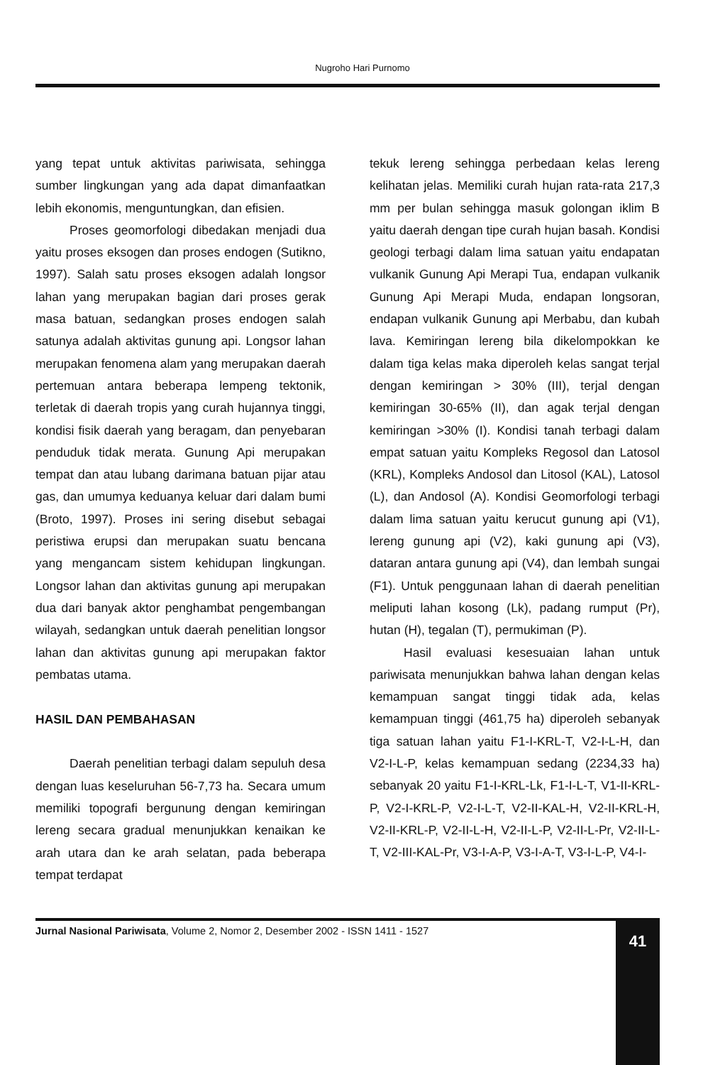Nugroho Hari Purnomo
yang tepat untuk aktivitas pariwisata, sehingga sumber lingkungan yang ada dapat dimanfaatkan lebih ekonomis, menguntungkan, dan efisien.
Proses geomorfologi dibedakan menjadi dua yaitu proses eksogen dan proses endogen (Sutikno, 1997). Salah satu proses eksogen adalah longsor lahan yang merupakan bagian dari proses gerak masa batuan, sedangkan proses endogen salah satunya adalah aktivitas gunung api. Longsor lahan merupakan fenomena alam yang merupakan daerah pertemuan antara beberapa lempeng tektonik, terletak di daerah tropis yang curah hujannya tinggi, kondisi fisik daerah yang beragam, dan penyebaran penduduk tidak merata. Gunung Api merupakan tempat dan atau lubang darimana batuan pijar atau gas, dan umumya keduanya keluar dari dalam bumi (Broto, 1997). Proses ini sering disebut sebagai peristiwa erupsi dan merupakan suatu bencana yang mengancam sistem kehidupan lingkungan. Longsor lahan dan aktivitas gunung api merupakan dua dari banyak aktor penghambat pengembangan wilayah, sedangkan untuk daerah penelitian longsor lahan dan aktivitas gunung api merupakan faktor pembatas utama.
HASIL DAN PEMBAHASAN
Daerah penelitian terbagi dalam sepuluh desa dengan luas keseluruhan 56-7,73 ha. Secara umum memiliki topografi bergunung dengan kemiringan lereng secara gradual menunjukkan kenaikan ke arah utara dan ke arah selatan, pada beberapa tempat terdapat
tekuk lereng sehingga perbedaan kelas lereng kelihatan jelas. Memiliki curah hujan rata-rata 217,3 mm per bulan sehingga masuk golongan iklim B yaitu daerah dengan tipe curah hujan basah. Kondisi geologi terbagi dalam lima satuan yaitu endapatan vulkanik Gunung Api Merapi Tua, endapan vulkanik Gunung Api Merapi Muda, endapan longsoran, endapan vulkanik Gunung api Merbabu, dan kubah lava. Kemiringan lereng bila dikelompokkan ke dalam tiga kelas maka diperoleh kelas sangat terjal dengan kemiringan > 30% (III), terjal dengan kemiringan 30-65% (II), dan agak terjal dengan kemiringan >30% (I). Kondisi tanah terbagi dalam empat satuan yaitu Kompleks Regosol dan Latosol (KRL), Kompleks Andosol dan Litosol (KAL), Latosol (L), dan Andosol (A). Kondisi Geomorfologi terbagi dalam lima satuan yaitu kerucut gunung api (V1), lereng gunung api (V2), kaki gunung api (V3), dataran antara gunung api (V4), dan lembah sungai (F1). Untuk penggunaan lahan di daerah penelitian meliputi lahan kosong (Lk), padang rumput (Pr), hutan (H), tegalan (T), permukiman (P).
Hasil evaluasi kesesuaian lahan untuk pariwisata menunjukkan bahwa lahan dengan kelas kemampuan sangat tinggi tidak ada, kelas kemampuan tinggi (461,75 ha) diperoleh sebanyak tiga satuan lahan yaitu F1-I-KRL-T, V2-I-L-H, dan V2-I-L-P, kelas kemampuan sedang (2234,33 ha) sebanyak 20 yaitu F1-I-KRL-Lk, F1-I-L-T, V1-II-KRL-P, V2-I-KRL-P, V2-I-L-T, V2-II-KAL-H, V2-II-KRL-H, V2-II-KRL-P, V2-II-L-H, V2-II-L-P, V2-II-L-Pr, V2-II-L-T, V2-III-KAL-Pr, V3-I-A-P, V3-I-A-T, V3-I-L-P, V4-I-
Jurnal Nasional Pariwisata, Volume 2, Nomor 2, Desember 2002 - ISSN 1411 - 1527
41